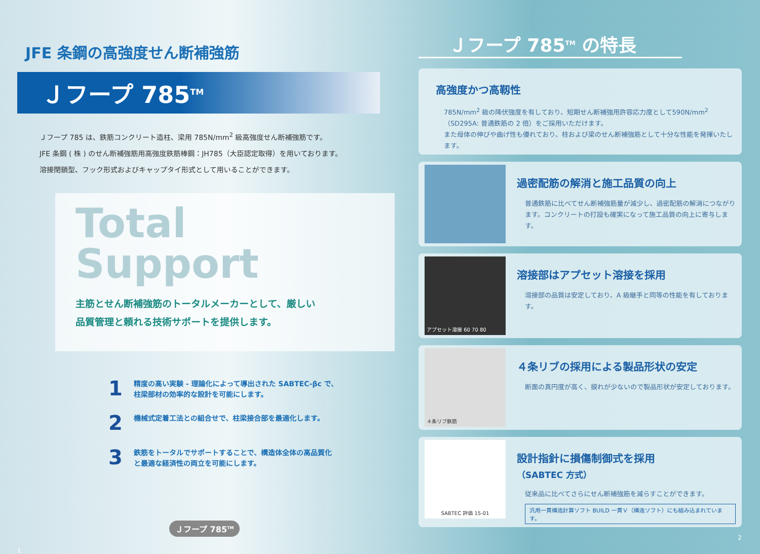JFE 条鋼の高強度せん断補強筋
Ｊフープ 785<sup>TM</sup>
Ｊフープ 785 は、鉄筋コンクリート造柱、梁用 785N/mm<sup>2</sup> 級高強度せん断補強筋です。
JFE 条鋼 ( 株 ) のせん断補強筋用高強度鉄筋棒鋼：JH785（大臣認定取得）を用いております。
溶接閉鎖型、フック形式およびキャップタイ形式として用いることができます。
Total Support
主筋とせん断補強筋のトータルメーカーとして、厳しい
品質管理と頼れる技術サポートを提供します。
1 精度の高い実験 - 理論化によって導出された SABTEC-βc で、
柱梁部材の効率的な設計を可能にします。
2 機械式定着工法との組合せで、柱梁接合部を最適化します。
3 鉄筋をトータルでサポートすることで、構造体全体の高品質化
と最適な経済性の両立を可能にします。
Ｊフープ 785<sup>TM</sup>
1
Ｊフープ 785<sup>TM</sup> の特長
高強度かつ高靱性
785N/mm<sup>2</sup> 級の降伏強度を有しており、短期せん断補強用許容応力度として590N/mm<sup>2</sup>（SD295A: 普通鉄筋の 2 倍）をご採用いただけます。
また母体の伸びや曲げ性も優れており、柱および梁のせん断補強筋として十分な性能を発揮いたします。
過密配筋の解消と施工品質の向上
普通鉄筋に比べてせん断補強筋量が減少し、過密配筋の解消につながります。コンクリートの打設も確実になって施工品質の向上に寄与します。
アプセット溶接 60 70 80
溶接部はアプセット溶接を採用
溶接部の品質は安定しており、A 級継手と同等の性能を有しております。
４条リブ鉄筋
４条リブの採用による製品形状の安定
断面の真円度が高く、捩れが少ないので製品形状が安定しております。
SABTEC 評価 15-01
設計指針に損傷制御式を採用
（SABTEC 方式）
従来品に比べてさらにせん断補強筋を減らすことができます。
汎用一貫構造計算ソフト BUILD 一貫Ｖ（構造ソフト）にも組み込まれています。
2